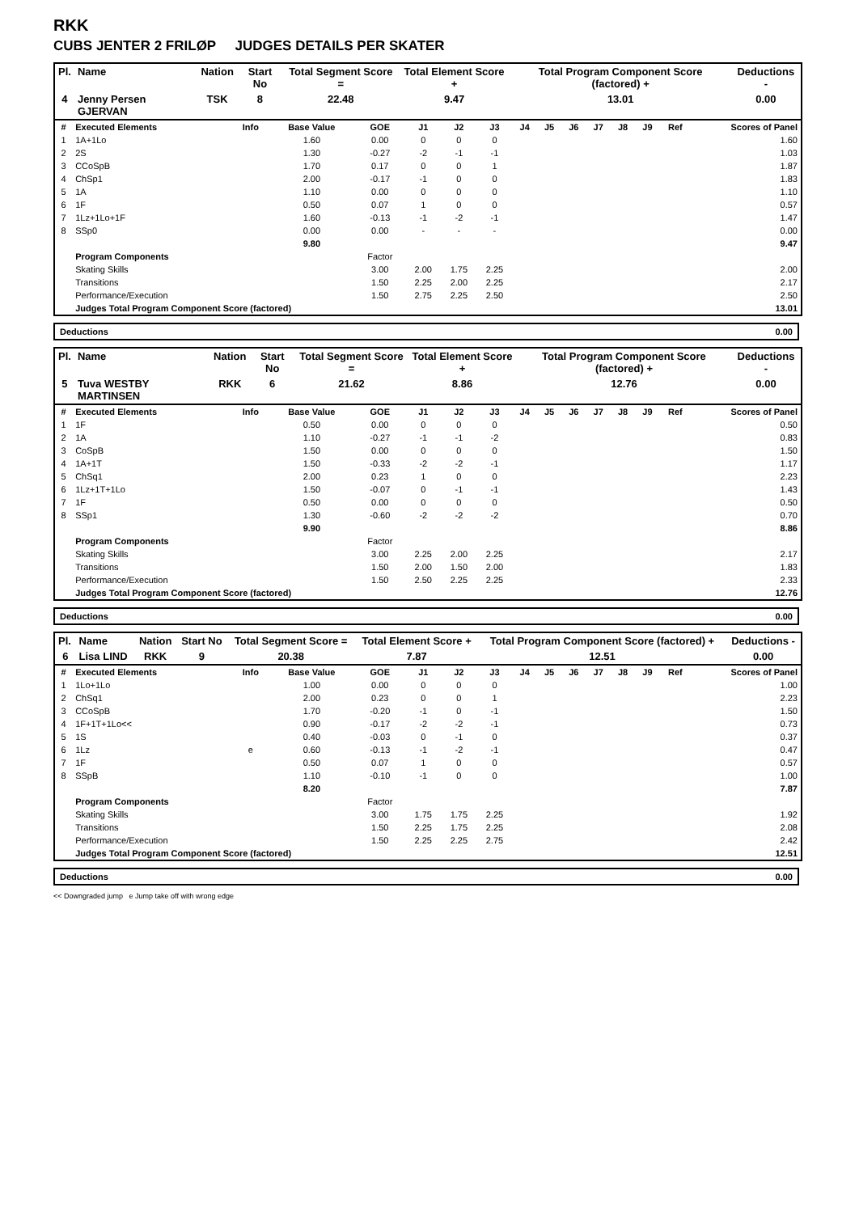RKK
CUBS JENTER 2 FRILØP JUDGES DETAILS PER SKATER
| Pl. | Name | Nation | Start No | Total Segment Score = | Total Element Score + | Total Program Component Score (factored) + | Deductions - |
| --- | --- | --- | --- | --- | --- | --- | --- |
| 4 | Jenny Persen GJERVAN | TSK | 8 | 22.48 | 9.47 | 13.01 | 0.00 |
| # | Executed Elements | Info | Base Value | GOE | J1 | J2 | J3 | J4 | J5 | J6 | J7 | J8 | J9 | Ref | Scores of Panel |
| --- | --- | --- | --- | --- | --- | --- | --- | --- | --- | --- | --- | --- | --- | --- | --- |
| 1 | 1A+1Lo | | 1.60 | 0.00 | 0 | 0 | 0 | | | | | | | | 1.60 |
| 2 | 2S | | 1.30 | -0.27 | -2 | -1 | -1 | | | | | | | | 1.03 |
| 3 | CCoSpB | | 1.70 | 0.17 | 0 | 0 | 1 | | | | | | | | 1.87 |
| 4 | ChSp1 | | 2.00 | -0.17 | -1 | 0 | 0 | | | | | | | | 1.83 |
| 5 | 1A | | 1.10 | 0.00 | 0 | 0 | 0 | | | | | | | | 1.10 |
| 6 | 1F | | 0.50 | 0.07 | 1 | 0 | 0 | | | | | | | | 0.57 |
| 7 | 1Lz+1Lo+1F | | 1.60 | -0.13 | -1 | -2 | -1 | | | | | | | | 1.47 |
| 8 | SSp0 | | 0.00 | 0.00 | - | - | - | | | | | | | | 0.00 |
| | | | 9.80 | | | | | | | | | | | | 9.47 |
| | Program Components | | | Factor | | | | | | | | | | | |
| | Skating Skills | | | 3.00 | 2.00 | 1.75 | 2.25 | | | | | | | | 2.00 |
| | Transitions | | | 1.50 | 2.25 | 2.00 | 2.25 | | | | | | | | 2.17 |
| | Performance/Execution | | | 1.50 | 2.75 | 2.25 | 2.50 | | | | | | | | 2.50 |
| | Judges Total Program Component Score (factored) | | | | | | | | | | | | | | 13.01 |
Deductions 0.00
| Pl. | Name | Nation | Start No | Total Segment Score = | Total Element Score + | Total Program Component Score (factored) + | Deductions - |
| --- | --- | --- | --- | --- | --- | --- | --- |
| 5 | Tuva WESTBY MARTINSEN | RKK | 6 | 21.62 | 8.86 | 12.76 | 0.00 |
| # | Executed Elements | Info | Base Value | GOE | J1 | J2 | J3 | J4 | J5 | J6 | J7 | J8 | J9 | Ref | Scores of Panel |
| --- | --- | --- | --- | --- | --- | --- | --- | --- | --- | --- | --- | --- | --- | --- | --- |
| 1 | 1F | | 0.50 | 0.00 | 0 | 0 | 0 | | | | | | | | 0.50 |
| 2 | 1A | | 1.10 | -0.27 | -1 | -1 | -2 | | | | | | | | 0.83 |
| 3 | CoSpB | | 1.50 | 0.00 | 0 | 0 | 0 | | | | | | | | 1.50 |
| 4 | 1A+1T | | 1.50 | -0.33 | -2 | -2 | -1 | | | | | | | | 1.17 |
| 5 | ChSq1 | | 2.00 | 0.23 | 1 | 0 | 0 | | | | | | | | 2.23 |
| 6 | 1Lz+1T+1Lo | | 1.50 | -0.07 | 0 | -1 | -1 | | | | | | | | 1.43 |
| 7 | 1F | | 0.50 | 0.00 | 0 | 0 | 0 | | | | | | | | 0.50 |
| 8 | SSp1 | | 1.30 | -0.60 | -2 | -2 | -2 | | | | | | | | 0.70 |
| | | | 9.90 | | | | | | | | | | | | 8.86 |
| | Program Components | | | Factor | | | | | | | | | | | |
| | Skating Skills | | | 3.00 | 2.25 | 2.00 | 2.25 | | | | | | | | 2.17 |
| | Transitions | | | 1.50 | 2.00 | 1.50 | 2.00 | | | | | | | | 1.83 |
| | Performance/Execution | | | 1.50 | 2.50 | 2.25 | 2.25 | | | | | | | | 2.33 |
| | Judges Total Program Component Score (factored) | | | | | | | | | | | | | | 12.76 |
Deductions 0.00
| Pl. | Name | Nation | Start No | Total Segment Score = | Total Element Score + | Total Program Component Score (factored) + | Deductions - |
| --- | --- | --- | --- | --- | --- | --- | --- |
| 6 | Lisa LIND | RKK | 9 | 20.38 | 7.87 | 12.51 | 0.00 |
| # | Executed Elements | Info | Base Value | GOE | J1 | J2 | J3 | J4 | J5 | J6 | J7 | J8 | J9 | Ref | Scores of Panel |
| --- | --- | --- | --- | --- | --- | --- | --- | --- | --- | --- | --- | --- | --- | --- | --- |
| 1 | 1Lo+1Lo | | 1.00 | 0.00 | 0 | 0 | 0 | | | | | | | | 1.00 |
| 2 | ChSq1 | | 2.00 | 0.23 | 0 | 0 | 1 | | | | | | | | 2.23 |
| 3 | CCoSpB | | 1.70 | -0.20 | -1 | 0 | -1 | | | | | | | | 1.50 |
| 4 | 1F+1T+1Lo<< | | 0.90 | -0.17 | -2 | -2 | -1 | | | | | | | | 0.73 |
| 5 | 1S | | 0.40 | -0.03 | 0 | -1 | 0 | | | | | | | | 0.37 |
| 6 | 1Lz | e | 0.60 | -0.13 | -1 | -2 | -1 | | | | | | | | 0.47 |
| 7 | 1F | | 0.50 | 0.07 | 1 | 0 | 0 | | | | | | | | 0.57 |
| 8 | SSpB | | 1.10 | -0.10 | -1 | 0 | 0 | | | | | | | | 1.00 |
| | | | 8.20 | | | | | | | | | | | | 7.87 |
| | Program Components | | | Factor | | | | | | | | | | | |
| | Skating Skills | | | 3.00 | 1.75 | 1.75 | 2.25 | | | | | | | | 1.92 |
| | Transitions | | | 1.50 | 2.25 | 1.75 | 2.25 | | | | | | | | 2.08 |
| | Performance/Execution | | | 1.50 | 2.25 | 2.25 | 2.75 | | | | | | | | 2.42 |
| | Judges Total Program Component Score (factored) | | | | | | | | | | | | | | 12.51 |
Deductions 0.00
<< Downgraded jump e Jump take off with wrong edge